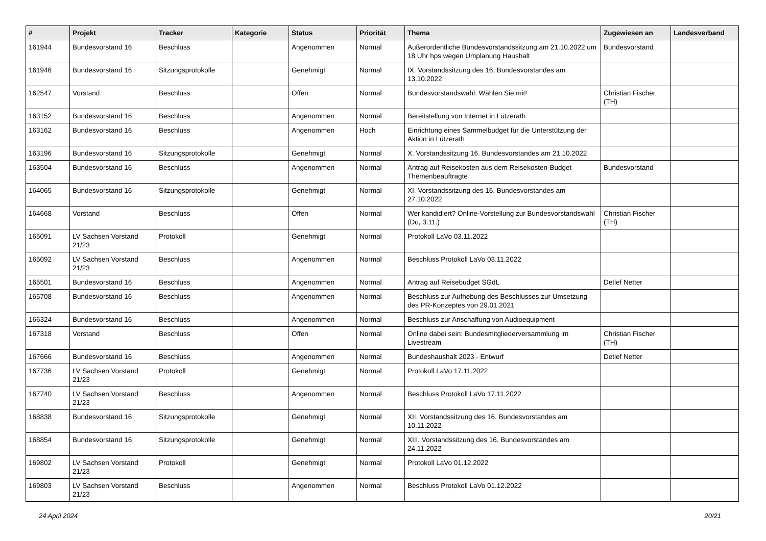| # | Projekt | Tracker | Kategorie | Status | Priorität | Thema | Zugewiesen an | Landesverband |
| --- | --- | --- | --- | --- | --- | --- | --- | --- |
| 161944 | Bundesvorstand 16 | Beschluss | | Angenommen | Normal | Außerordentliche Bundesvorstandssitzung am 21.10.2022 um 18 Uhr hps wegen Umplanung Haushalt | Bundesvorstand | |
| 161946 | Bundesvorstand 16 | Sitzungsprotokolle | | Genehmigt | Normal | IX. Vorstandssitzung des 16. Bundesvorstandes am 13.10.2022 | | |
| 162547 | Vorstand | Beschluss | | Offen | Normal | Bundesvorstandswahl: Wählen Sie mit! | Christian Fischer (TH) | |
| 163152 | Bundesvorstand 16 | Beschluss | | Angenommen | Normal | Bereitstellung von Internet in Lützerath | | |
| 163162 | Bundesvorstand 16 | Beschluss | | Angenommen | Hoch | Einrichtung eines Sammelbudget für die Unterstützung der Aktion in Lützerath | | |
| 163196 | Bundesvorstand 16 | Sitzungsprotokolle | | Genehmigt | Normal | X. Vorstandssitzung 16. Bundesvorstandes am 21.10.2022 | | |
| 163504 | Bundesvorstand 16 | Beschluss | | Angenommen | Normal | Antrag auf Reisekosten aus dem Reisekosten-Budget Themenbeauftragte | Bundesvorstand | |
| 164065 | Bundesvorstand 16 | Sitzungsprotokolle | | Genehmigt | Normal | XI. Vorstandssitzung des 16. Bundesvorstandes am 27.10.2022 | | |
| 164668 | Vorstand | Beschluss | | Offen | Normal | Wer kandidiert? Online-Vorstellung zur Bundesvorstandswahl (Do, 3.11.) | Christian Fischer (TH) | |
| 165091 | LV Sachsen Vorstand 21/23 | Protokoll | | Genehmigt | Normal | Protokoll LaVo 03.11.2022 | | |
| 165092 | LV Sachsen Vorstand 21/23 | Beschluss | | Angenommen | Normal | Beschluss Protokoll LaVo 03.11.2022 | | |
| 165501 | Bundesvorstand 16 | Beschluss | | Angenommen | Normal | Antrag auf Reisebudget SGdL | Detlef Netter | |
| 165708 | Bundesvorstand 16 | Beschluss | | Angenommen | Normal | Beschluss zur Aufhebung des Beschlusses zur Umsetzung des PR-Konzeptes von 29.01.2021 | | |
| 166324 | Bundesvorstand 16 | Beschluss | | Angenommen | Normal | Beschluss zur Anschaffung von Audioequipment | | |
| 167318 | Vorstand | Beschluss | | Offen | Normal | Online dabei sein: Bundesmitgliederversammlung im Livestream | Christian Fischer (TH) | |
| 167666 | Bundesvorstand 16 | Beschluss | | Angenommen | Normal | Bundeshaushalt 2023 - Entwurf | Detlef Netter | |
| 167736 | LV Sachsen Vorstand 21/23 | Protokoll | | Genehmigt | Normal | Protokoll LaVo 17.11.2022 | | |
| 167740 | LV Sachsen Vorstand 21/23 | Beschluss | | Angenommen | Normal | Beschluss Protokoll LaVo 17.11.2022 | | |
| 168838 | Bundesvorstand 16 | Sitzungsprotokolle | | Genehmigt | Normal | XII. Vorstandssitzung des 16. Bundesvorstandes am 10.11.2022 | | |
| 168854 | Bundesvorstand 16 | Sitzungsprotokolle | | Genehmigt | Normal | XIII. Vorstandssitzung des 16. Bundesvorstandes am 24.11.2022 | | |
| 169802 | LV Sachsen Vorstand 21/23 | Protokoll | | Genehmigt | Normal | Protokoll LaVo 01.12.2022 | | |
| 169803 | LV Sachsen Vorstand 21/23 | Beschluss | | Angenommen | Normal | Beschluss Protokoll LaVo 01.12.2022 | | |
24 April 2024 20/21